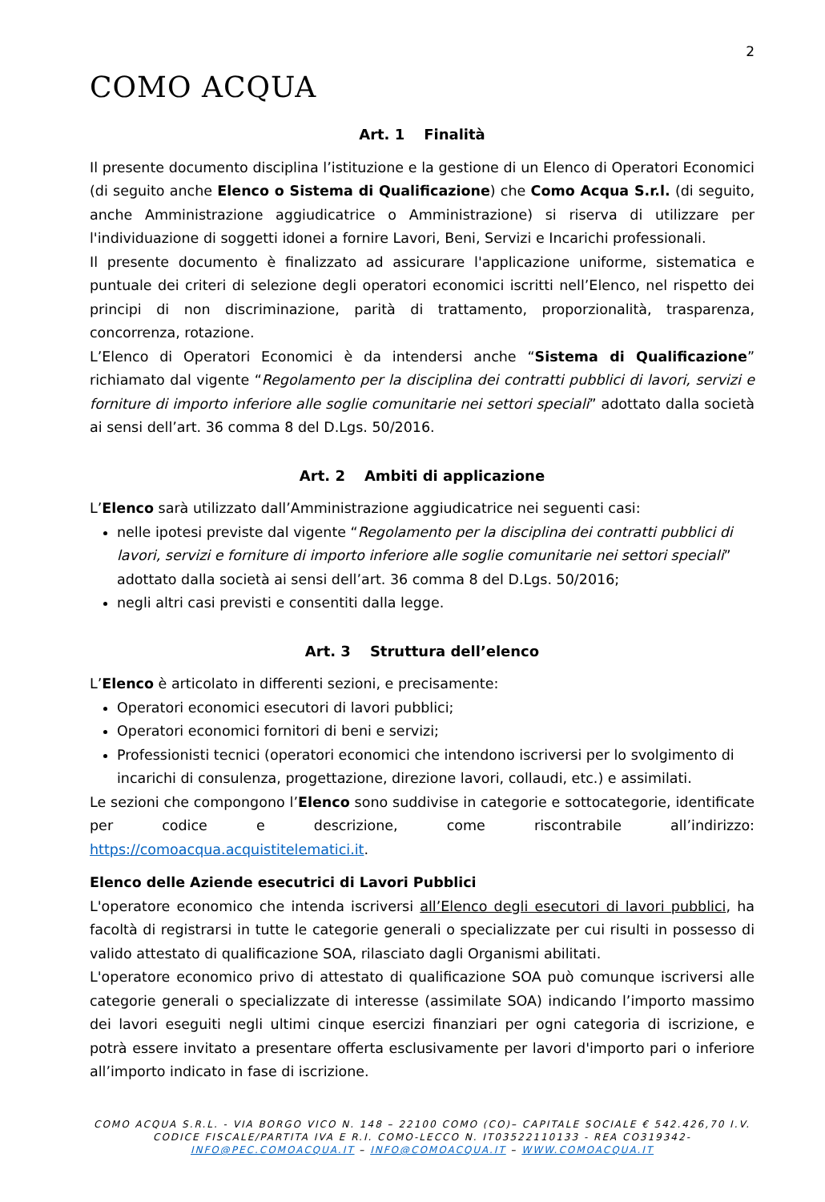2
COMO ACQUA
Art. 1 Finalità
Il presente documento disciplina l’istituzione e la gestione di un Elenco di Operatori Economici (di seguito anche Elenco o Sistema di Qualificazione) che Como Acqua S.r.l. (di seguito, anche Amministrazione aggiudicatrice o Amministrazione) si riserva di utilizzare per l'individuazione di soggetti idonei a fornire Lavori, Beni, Servizi e Incarichi professionali.
Il presente documento è finalizzato ad assicurare l'applicazione uniforme, sistematica e puntuale dei criteri di selezione degli operatori economici iscritti nell’Elenco, nel rispetto dei principi di non discriminazione, parità di trattamento, proporzionalità, trasparenza, concorrenza, rotazione.
L’Elenco di Operatori Economici è da intendersi anche “Sistema di Qualificazione” richiamato dal vigente “Regolamento per la disciplina dei contratti pubblici di lavori, servizi e forniture di importo inferiore alle soglie comunitarie nei settori speciali” adottato dalla società ai sensi dell’art. 36 comma 8 del D.Lgs. 50/2016.
Art. 2 Ambiti di applicazione
L’Elenco sarà utilizzato dall’Amministrazione aggiudicatrice nei seguenti casi:
nelle ipotesi previste dal vigente “Regolamento per la disciplina dei contratti pubblici di lavori, servizi e forniture di importo inferiore alle soglie comunitarie nei settori speciali” adottato dalla società ai sensi dell’art. 36 comma 8 del D.Lgs. 50/2016;
negli altri casi previsti e consentiti dalla legge.
Art. 3 Struttura dell’elenco
L’Elenco è articolato in differenti sezioni, e precisamente:
Operatori economici esecutori di lavori pubblici;
Operatori economici fornitori di beni e servizi;
Professionisti tecnici (operatori economici che intendono iscriversi per lo svolgimento di incarichi di consulenza, progettazione, direzione lavori, collaudi, etc.) e assimilati.
Le sezioni che compongono l’Elenco sono suddivise in categorie e sottocategorie, identificate per codice e descrizione, come riscontrabile all’indirizzo: https://comoacqua.acquistitelematici.it.
Elenco delle Aziende esecutrici di Lavori Pubblici
L'operatore economico che intenda iscriversi all’Elenco degli esecutori di lavori pubblici, ha facoltà di registrarsi in tutte le categorie generali o specializzate per cui risulti in possesso di valido attestato di qualificazione SOA, rilasciato dagli Organismi abilitati.
L'operatore economico privo di attestato di qualificazione SOA può comunque iscriversi alle categorie generali o specializzate di interesse (assimilate SOA) indicando l’importo massimo dei lavori eseguiti negli ultimi cinque esercizi finanziari per ogni categoria di iscrizione, e potrà essere invitato a presentare offerta esclusivamente per lavori d'importo pari o inferiore all’importo indicato in fase di iscrizione.
COMO ACQUA S.R.L. - VIA BORGO VICO N. 148 – 22100 COMO (CO)– CAPITALE SOCIALE € 542.426,70 I.V.
CODICE FISCALE/PARTITA IVA E R.I. COMO-LECCO N. IT03522110133 - REA CO319342-
INFO@PEC.COMOACQUA.IT – INFO@COMOACQUA.IT – WWW.COMOACQUA.IT